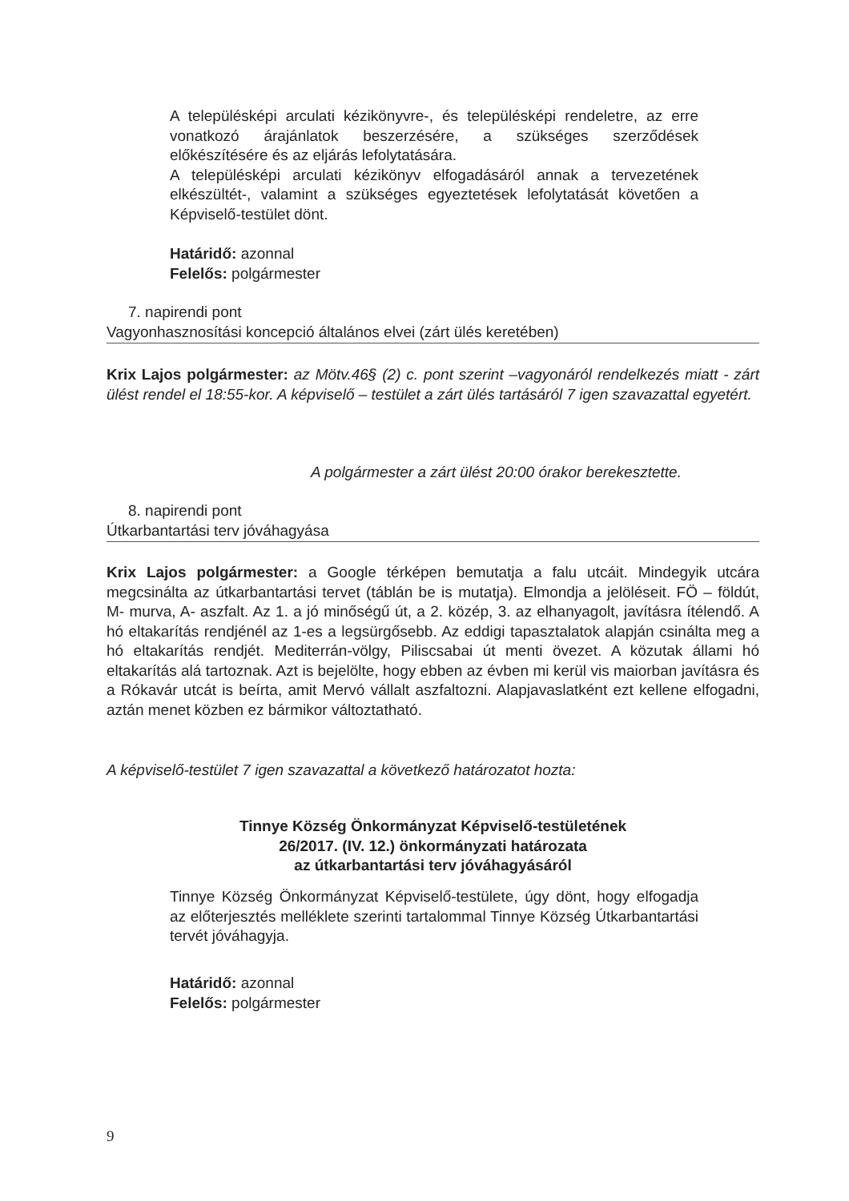A településképi arculati kézikönyvre-, és településképi rendeletre, az erre vonatkozó árajánlatok beszerzésére, a szükséges szerződések előkészítésére és az eljárás lefolytatására.
A településképi arculati kézikönyv elfogadásáról annak a tervezetének elkészültét-, valamint a szükséges egyeztetések lefolytatását követően a Képviselő-testület dönt.
Határidő: azonnal
Felelős: polgármester
7. napirendi pont
Vagyonhasznosítási koncepció általános elvei (zárt ülés keretében)
Krix Lajos polgármester: az Mötv.46§ (2) c. pont szerint –vagyonáról rendelkezés miatt - zárt ülést rendel el 18:55-kor. A képviselő – testület a zárt ülés tartásáról 7 igen szavazattal egyetért.
A polgármester a zárt ülést 20:00 órakor berekesztette.
8. napirendi pont
Útkarbantartási terv jóváhagyása
Krix Lajos polgármester: a Google térképen bemutatja a falu utcáit. Mindegyik utcára megcsinálta az útkarbantartási tervet (táblán be is mutatja). Elmondja a jelöléseit. FÖ – földút, M- murva, A- aszfalt. Az 1. a jó minőségű út, a 2. közép, 3. az elhanyagolt, javításra ítélendő. A hó eltakarítás rendjénél az 1-es a legsürgősebb. Az eddigi tapasztalatok alapján csinálta meg a hó eltakarítás rendjét. Mediterrán-völgy, Piliscsabai út menti övezet. A közutak állami hó eltakarítás alá tartoznak. Azt is bejelölte, hogy ebben az évben mi kerül vis maiorban javításra és a Rókavár utcát is beírta, amit Mervó vállalt aszfaltozni. Alapjavaslatként ezt kellene elfogadni, aztán menet közben ez bármikor változtatható.
A képviselő-testület 7 igen szavazattal a következő határozatot hozta:
Tinnye Község Önkormányzat Képviselő-testületének
26/2017. (IV. 12.) önkormányzati határozata
az útkarbantartási terv jóváhagyásáról
Tinnye Község Önkormányzat Képviselő-testülete, úgy dönt, hogy elfogadja az előterjesztés melléklete szerinti tartalommal Tinnye Község Útkarbantartási tervét jóváhagyja.
Határidő: azonnal
Felelős: polgármester
9